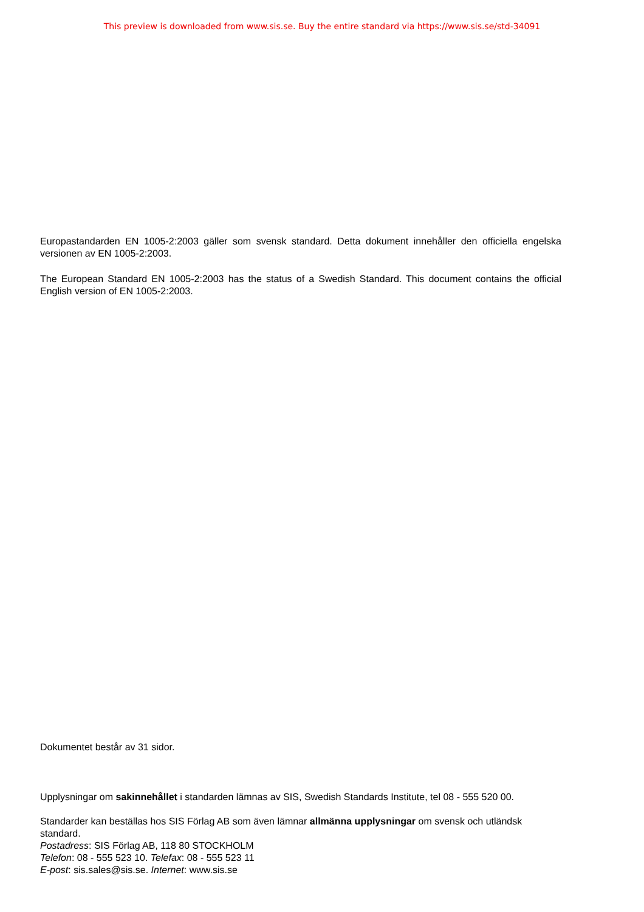This preview is downloaded from www.sis.se. Buy the entire standard via https://www.sis.se/std-34091
Europastandarden EN 1005-2:2003 gäller som svensk standard. Detta dokument innehåller den officiella engelska versionen av EN 1005-2:2003.
The European Standard EN 1005-2:2003 has the status of a Swedish Standard. This document contains the official English version of EN 1005-2:2003.
Dokumentet består av 31 sidor.
Upplysningar om sakinnehållet i standarden lämnas av SIS, Swedish Standards Institute, tel 08 - 555 520 00.
Standarder kan beställas hos SIS Förlag AB som även lämnar allmänna upplysningar om svensk och utländsk standard.
Postadress: SIS Förlag AB, 118 80 STOCKHOLM
Telefon: 08 - 555 523 10. Telefax: 08 - 555 523 11
E-post: sis.sales@sis.se. Internet: www.sis.se